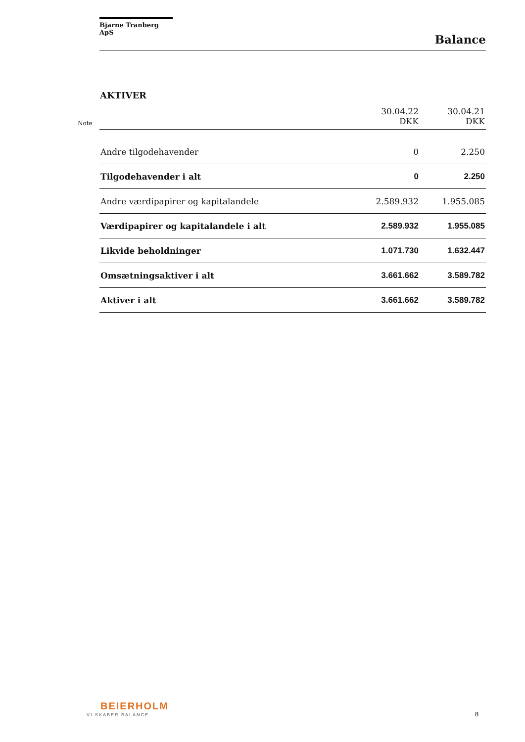Bjarne Tranberg ApS
Balance
AKTIVER
| Note | | 30.04.22 DKK | 30.04.21 DKK |
| --- | --- | --- | --- |
| | Andre tilgodehavender | 0 | 2.250 |
| | Tilgodehavender i alt | 0 | 2.250 |
| | Andre værdipapirer og kapitalandele | 2.589.932 | 1.955.085 |
| | Værdipapirer og kapitalandele i alt | 2.589.932 | 1.955.085 |
| | Likvide beholdninger | 1.071.730 | 1.632.447 |
| | Omsætningsaktiver i alt | 3.661.662 | 3.589.782 |
| | Aktiver i alt | 3.661.662 | 3.589.782 |
BEIERHOLM
VI SKABER BALANCE 8